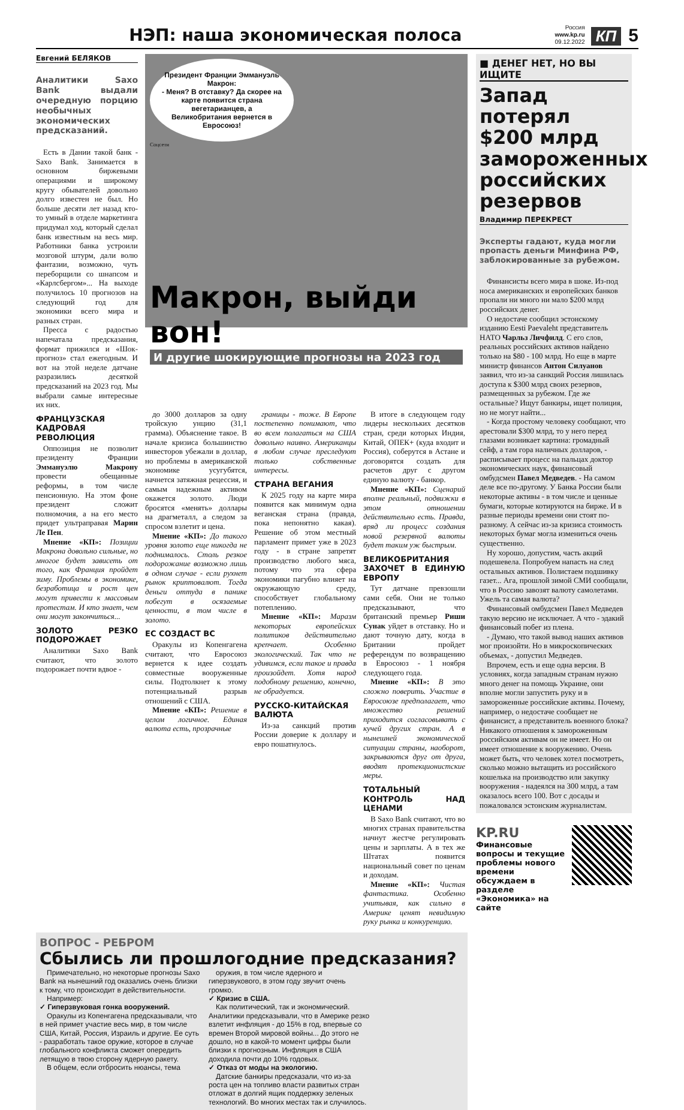НЭП: наша экономическая полоса
Россия
www.kp.ru
09.12.2022
КП 5
Евгений БЕЛЯКОВ
Аналитики Saxo Bank выдали очередную порцию необычных экономических предсказаний.
Есть в Дании такой банк - Saxo Bank. Занимается в основном биржевыми операциями и широкому кругу обывателей довольно долго известен не был. Но больше десяти лет назад кто-то умный в отделе маркетинга придумал ход, который сделал банк известным на весь мир. Работники банка устроили мозговой штурм, дали волю фантазии, возможно, чуть переборщили со шнапсом и «Карлсбергом»... На выходе получилось 10 прогнозов на следующий год для экономики всего мира и разных стран.
Пресса с радостью напечатала предсказания, формат прижился и «Шок-прогноз» стал ежегодным. И вот на этой неделе датчане разразились десяткой предсказаний на 2023 год. Мы выбрали самые интересные их них.
Президент Франции Эммануэль Макрон:
- Меня? В отставку? Да скорее на карте появится страна вегетарианцев, а Великобритания вернется в Евросоюз!
Соцсети
Макрон, выйди вон!
И другие шокирующие прогнозы на 2023 год
ФРАНЦУЗСКАЯ КАДРОВАЯ РЕВОЛЮЦИЯ
Оппозиция не позволит президенту Франции Эммануэлю Макрону провести обещанные реформы, в том числе пенсионную. На этом фоне президент сложит полномочия, а на его место придет ультраправая Марин Ле Пен.
Мнение «КП»: Позиции Макрона довольно сильные, но многое будет зависеть от того, как Франция пройдет зиму. Проблемы в экономике, безработица и рост цен могут привести к массовым протестам. И кто знает, чем они могут закончиться...
ЗОЛОТО РЕЗКО ПОДОРОЖАЕТ
Аналитики Saxo Bank считают, что золото подорожает почти вдвое -
до 3000 долларов за одну тройскую унцию (31,1 грамма). Объяснение такое. В начале кризиса большинство инвесторов убежали в доллар, но проблемы в американской экономике усугубятся, начнется затяжная рецессия, и самым надежным активом окажется золото. Люди бросятся «менять» доллары на драгметалл, а следом за спросом взлетит и цена.
Мнение «КП»: До такого уровня золото еще никогда не поднималось. Столь резкое подорожание возможно лишь в одном случае - если рухнет рынок криптовалют. Тогда деньги оттуда в панике побегут в осязаемые ценности, в том числе в золото.
ЕС СОЗДАСТ ВС
Оракулы из Копенгагена считают, что Евросоюз вернется к идее создать совместные вооруженные силы. Подтолкнет к этому потенциальный разрыв отношений с США.
Мнение «КП»: Решение в целом логичное. Единая валюта есть, прозрачные
границы - тоже. В Европе постепенно понимают, что во всем полагаться на США довольно наивно. Американцы в любом случае преследуют только собственные интересы.
СТРАНА ВЕГАНИЯ
К 2025 году на карте мира появится как минимум одна веганская страна (правда, пока непонятно какая). Решение об этом местный парламент примет уже в 2023 году - в стране запретят производство любого мяса, потому что эта сфера экономики пагубно влияет на окружающую среду, способствует глобальному потеплению.
Мнение «КП»: Маразм некоторых европейских политиков действительно крепчает. Особенно экологический. Так что не удивимся, если такое и правда произойдет. Хотя народ подобному решению, конечно, не обрадуется.
РУССКО-КИТАЙСКАЯ ВАЛЮТА
Из-за санкций против России доверие к доллару и евро пошатнулось.
В итоге в следующем году лидеры нескольких десятков стран, среди которых Индия, Китай, ОПЕК+ (куда входит и Россия), соберутся в Астане и договорятся создать для расчетов друг с другом единую валюту - банкор.
Мнение «КП»: Сценарий вполне реальный, подвижки в этом отношении действительно есть. Правда, вряд ли процесс создания новой резервной валюты будет таким уж быстрым.
ВЕЛИКОБРИТАНИЯ ЗАХОЧЕТ В ЕДИНУЮ ЕВРОПУ
Тут датчане превзошли сами себя. Они не только предсказывают, что британский премьер Риши Сунак уйдет в отставку. Но и дают точную дату, когда в Британии пройдет референдум по возвращению в Евросоюз - 1 ноября следующего года.
Мнение «КП»: В это сложно поверить. Участие в Евросоюзе предполагает, что множество решений приходится согласовывать с кучей других стран. А в нынешней экономической ситуации страны, наоборот, закрываются друг от друга, вводят протекционистские меры.
ТОТАЛЬНЫЙ КОНТРОЛЬ НАД ЦЕНАМИ
В Saxo Bank считают, что во многих странах правительства начнут жестче регулировать цены и зарплаты. А в тех же Штатах появится национальный совет по ценам и доходам.
Мнение «КП»: Чистая фантастика. Особенно учитывая, как сильно в Америке ценят невидимую руку рынка и конкуренцию.
ВОПРОС - РЕБРОМ
Сбылись ли прошлогодние предсказания?
Примечательно, но некоторые прогнозы Saxo Bank на нынешний год оказались очень близки к тому, что происходит в действительности.
Например:
✓ Гиперзвуковая гонка вооружений.
Оракулы из Копенгагена предсказывали, что в ней примет участие весь мир, в том числе США, Китай, Россия, Израиль и другие. Ее суть - разработать такое оружие, которое в случае глобального конфликта сможет опередить летящую в твою сторону ядерную ракету.
В общем, если отбросить нюансы, тема
оружия, в том числе ядерного и гиперзвукового, в этом году звучит очень громко.
✓ Кризис в США.
Как политический, так и экономический. Аналитики предсказывали, что в Америке резко взлетит инфляция - до 15% в год, впервые со времен Второй мировой войны... До этого не дошло, но в какой-то момент цифры были близки к прогнозным. Инфляция в США доходила почти до 10% годовых.
✓ Отказ от моды на экологию.
Датские банкиры предсказали, что из-за роста цен на топливо власти развитых стран отложат в долгий ящик поддержку зеленых технологий. Во многих местах так и случилось.
■ ДЕНЕГ НЕТ, НО ВЫ ИЩИТЕ
Запад потерял $200 млрд замороженных российских резервов
Владимир ПЕРЕКРЕСТ
Эксперты гадают, куда могли пропасть деньги Минфина РФ, заблокированные за рубежом.
Финансисты всего мира в шоке. Из-под носа американских и европейских банков пропали ни много ни мало $200 млрд российских денег.
О недостаче сообщил эстонскому изданию Eesti Paevaleht представитель НАТО Чарльз Личфилд. С его слов, реальных российских активов найдено только на $80 - 100 млрд. Но еще в марте министр финансов Антон Силуанов заявил, что из-за санкций Россия лишилась доступа к $300 млрд своих резервов, размещенных за рубежом. Где же остальные? Ищут банкиры, ищет полиция, но не могут найти...
- Когда простому человеку сообщают, что арестовали $300 млрд, то у него перед глазами возникает картина: громадный сейф, а там гора наличных долларов, - расписывает процесс на пальцах доктор экономических наук, финансовый омбудсмен Павел Медведев. - На самом деле все по-другому. У Банка России были некоторые активы - в том числе и ценные бумаги, которые котируются на бирже. И в разные периоды времени они стоят по-разному. А сейчас из-за кризиса стоимость некоторых бумаг могла измениться очень существенно.
Ну хорошо, допустим, часть акций подешевела. Попробуем напасть на след остальных активов. Полистаем подшивку газет... Ага, прошлой зимой СМИ сообщали, что в Россию завозят валюту самолетами. Ужель та самая валюта?
Финансовый омбудсмен Павел Медведев такую версию не исключает. А что - эдакий финансовый побег из плена.
- Думаю, что такой вывод наших активов мог произойти. Но в микроскопических объемах, - допустил Медведев.
Впрочем, есть и еще одна версия. В условиях, когда западным странам нужно много денег на помощь Украине, они вполне могли запустить руку и в замороженные российские активы. Почему, например, о недостаче сообщает не финансист, а представитель военного блока? Никакого отношения к замороженным российским активам он не имеет. Но он имеет отношение к вооружению. Очень может быть, что человек хотел посмотреть, сколько можно вытащить из российского кошелька на производство или закупку вооружения - надеялся на 300 млрд, а там оказалось всего 100. Вот с досады и пожаловался эстонским журналистам.
KP.RU
Финансовые вопросы и текущие проблемы нового времени обсуждаем в разделе «Экономика» на сайте